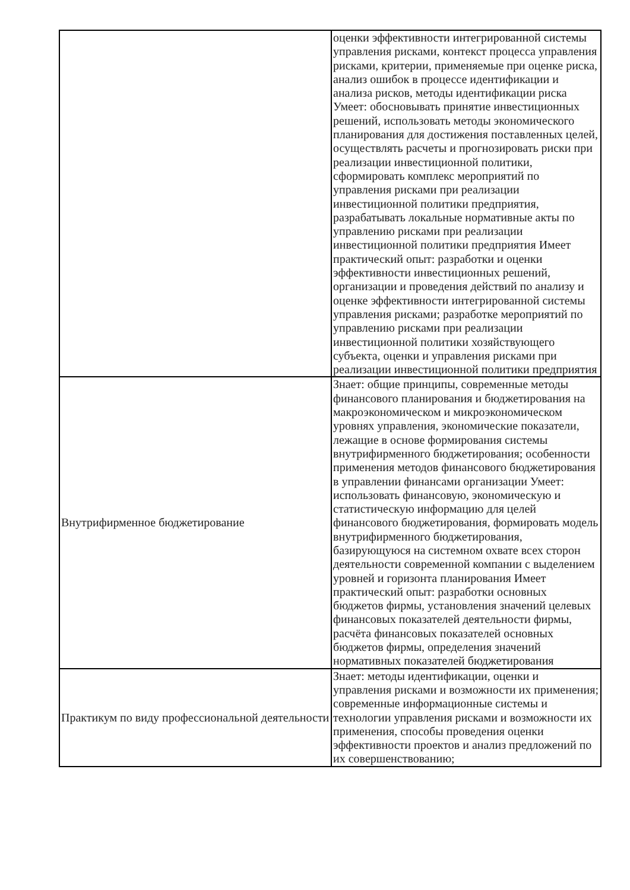| | оценки эффективности интегрированной системы управления рисками, контекст процесса управления рисками, критерии, применяемые при оценке риска, анализ ошибок в процессе идентификации и анализа рисков, методы идентификации риска Умеет: обосновывать принятие инвестиционных решений, использовать методы экономического планирования для достижения поставленных целей, осуществлять расчеты и прогнозировать риски при реализации инвестиционной политики, сформировать комплекс мероприятий по управления рисками при реализации инвестиционной политики предприятия, разрабатывать локальные нормативные акты по управлению рисками при реализации инвестиционной политики предприятия Имеет практический опыт: разработки и оценки эффективности инвестиционных решений, организации и проведения действий по анализу и оценке эффективности интегрированной системы управления рисками; разработке мероприятий по управлению рисками при реализации инвестиционной политики хозяйствующего субъекта, оценки и управления рисками при реализации инвестиционной политики предприятия |
| Внутрифирменное бюджетирование | Знает: общие принципы, современные методы финансового планирования и бюджетирования на макроэкономическом и микроэкономическом уровнях управления, экономические показатели, лежащие в основе формирования системы внутрифирменного бюджетирования; особенности применения методов финансового бюджетирования в управлении финансами организации Умеет: использовать финансовую, экономическую и статистическую информацию для целей финансового бюджетирования, формировать модель внутрифирменного бюджетирования, базирующуюся на системном охвате всех сторон деятельности современной компании с выделением уровней и горизонта планирования Имеет практический опыт: разработки основных бюджетов фирмы, установления значений целевых финансовых показателей деятельности фирмы, расчёта финансовых показателей основных бюджетов фирмы, определения значений нормативных показателей бюджетирования |
| Практикум по виду профессиональной деятельности | Знает: методы идентификации, оценки и управления рисками и возможности их применения; современные информационные системы и технологии управления рисками и возможности их применения, способы проведения оценки эффективности проектов и анализ предложений по их совершенствованию; |